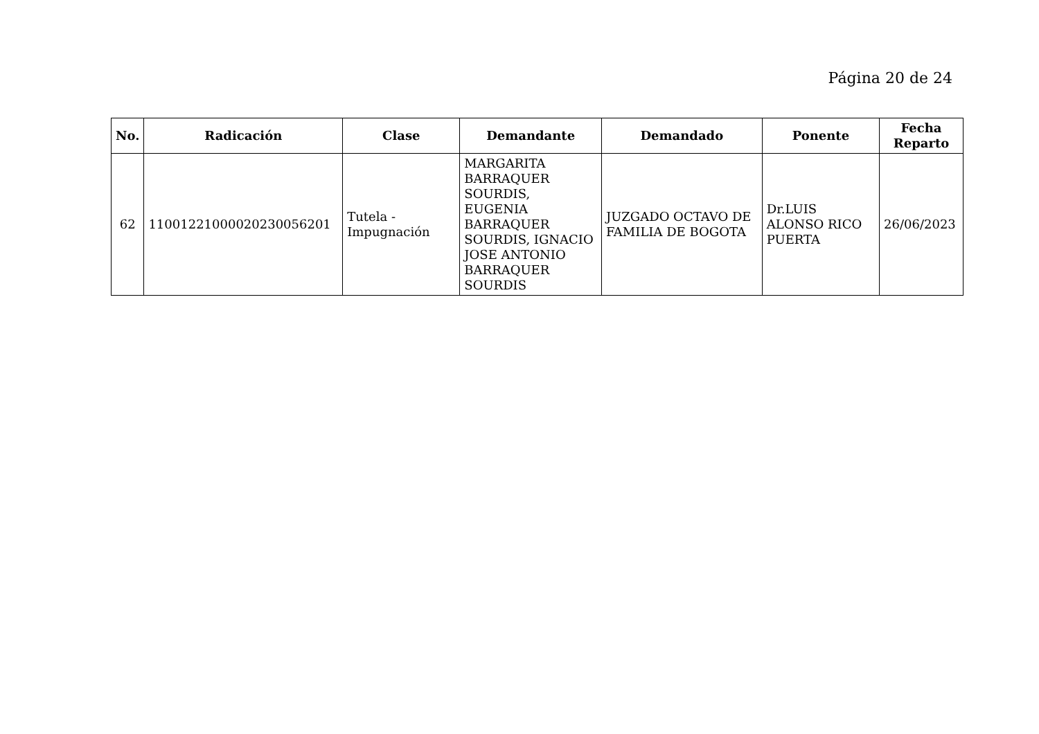Página 20 de 24
| No. | Radicación | Clase | Demandante | Demandado | Ponente | Fecha Reparto |
| --- | --- | --- | --- | --- | --- | --- |
| 62 | 11001221000020230056201 | Tutela - Impugnación | MARGARITA BARRAQUER SOURDIS, EUGENIA BARRAQUER SOURDIS, IGNACIO JOSE ANTONIO BARRAQUER SOURDIS | JUZGADO OCTAVO DE FAMILIA DE BOGOTA | Dr.LUIS ALONSO RICO PUERTA | 26/06/2023 |